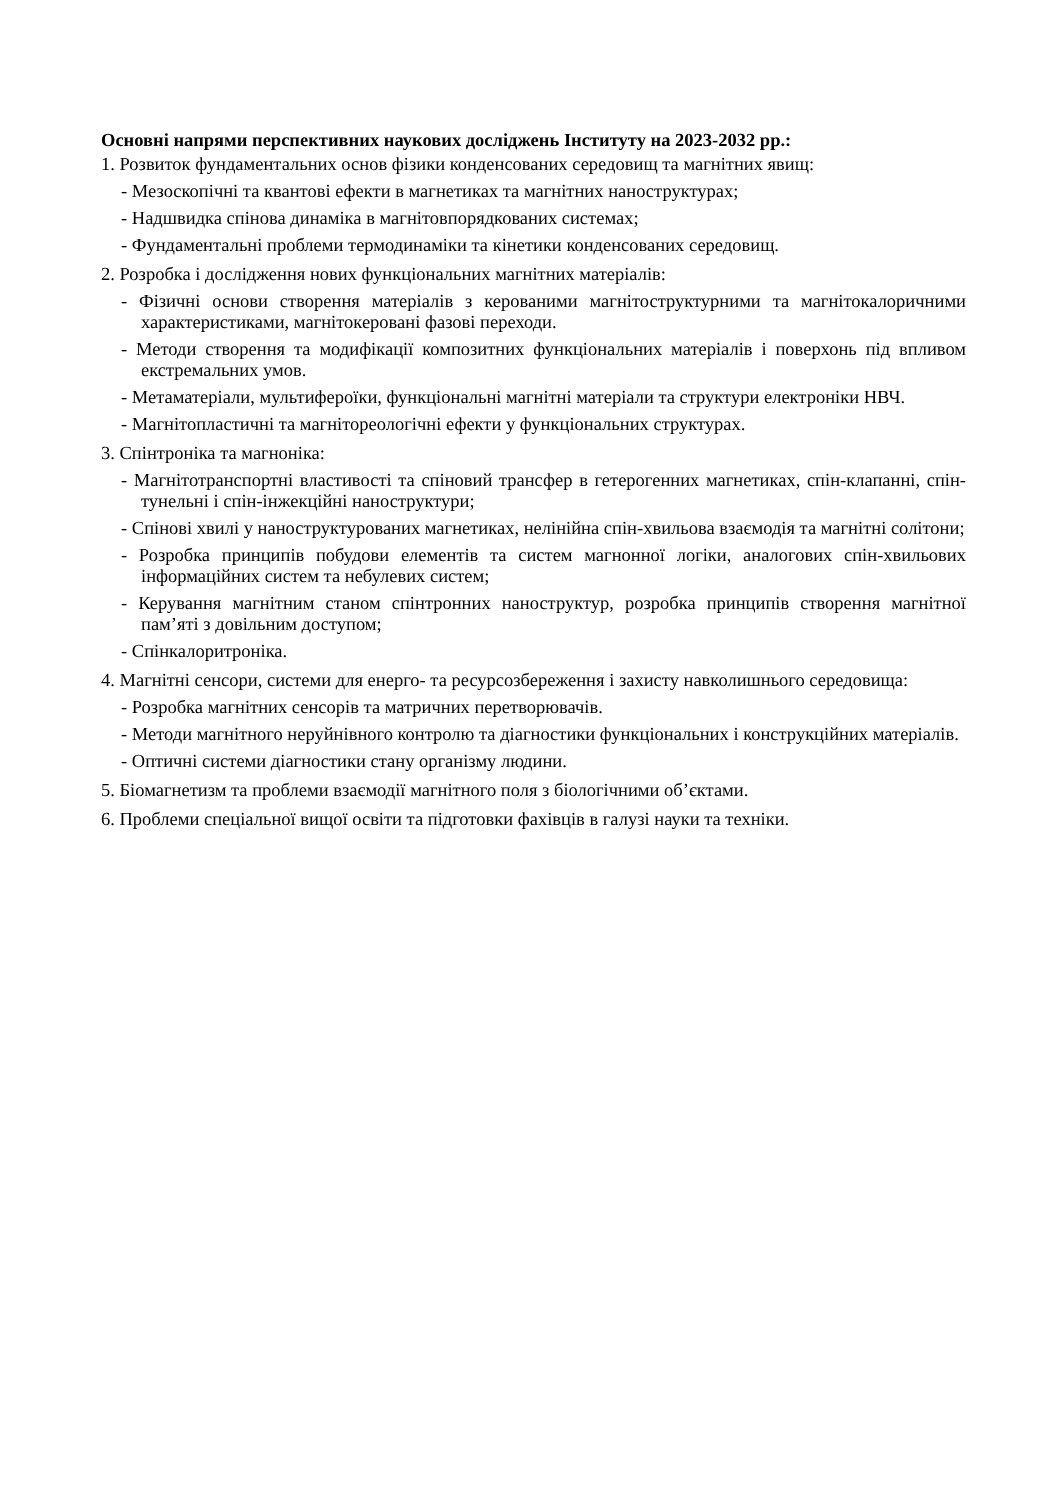Основні напрями перспективних наукових досліджень Інституту на 2023-2032 рр.:
1. Розвиток фундаментальних основ фізики конденсованих середовищ та магнітних явищ:
- Мезоскопічні та квантові ефекти в магнетиках та магнітних наноструктурах;
- Надшвидка спінова динаміка в магнітовпорядкованих системах;
- Фундаментальні проблеми термодинаміки та кінетики конденсованих середовищ.
2. Розробка і дослідження нових функціональних магнітних матеріалів:
- Фізичні основи створення матеріалів з керованими магнітоструктурними та магнітокалоричними характеристиками, магнітокеровані фазові переходи.
- Методи створення та модифікації композитних функціональних матеріалів і поверхонь під впливом екстремальних умов.
- Метаматеріали, мультифероїки, функціональні магнітні матеріали та структури електроніки НВЧ.
- Магнітопластичні та магнітореологічні ефекти у функціональних структурах.
3. Спінтроніка та магноніка:
- Магнітотранспортні властивості та спіновий трансфер в гетерогенних магнетиках, спін-клапанні, спін-тунельні і спін-інжекційні наноструктури;
- Спінові хвилі у наноструктурованих магнетиках, нелінійна спін-хвильова взаємодія та магнітні солітони;
- Розробка принципів побудови елементів та систем магнонної логіки, аналогових спін-хвильових інформаційних систем та небулевих систем;
- Керування магнітним станом спінтронних наноструктур, розробка принципів створення магнітної пам’яті з довільним доступом;
- Спінкалоритроніка.
4. Магнітні сенсори, системи для енерго- та ресурсозбереження і захисту навколишнього середовища:
- Розробка магнітних сенсорів та матричних перетворювачів.
- Методи магнітного неруйнівного контролю та діагностики функціональних і конструкційних матеріалів.
- Оптичні системи діагностики стану організму людини.
5. Біомагнетизм та проблеми взаємодії магнітного поля з біологічними об’єктами.
6. Проблеми спеціальної вищої освіти та підготовки фахівців в галузі науки та техніки.